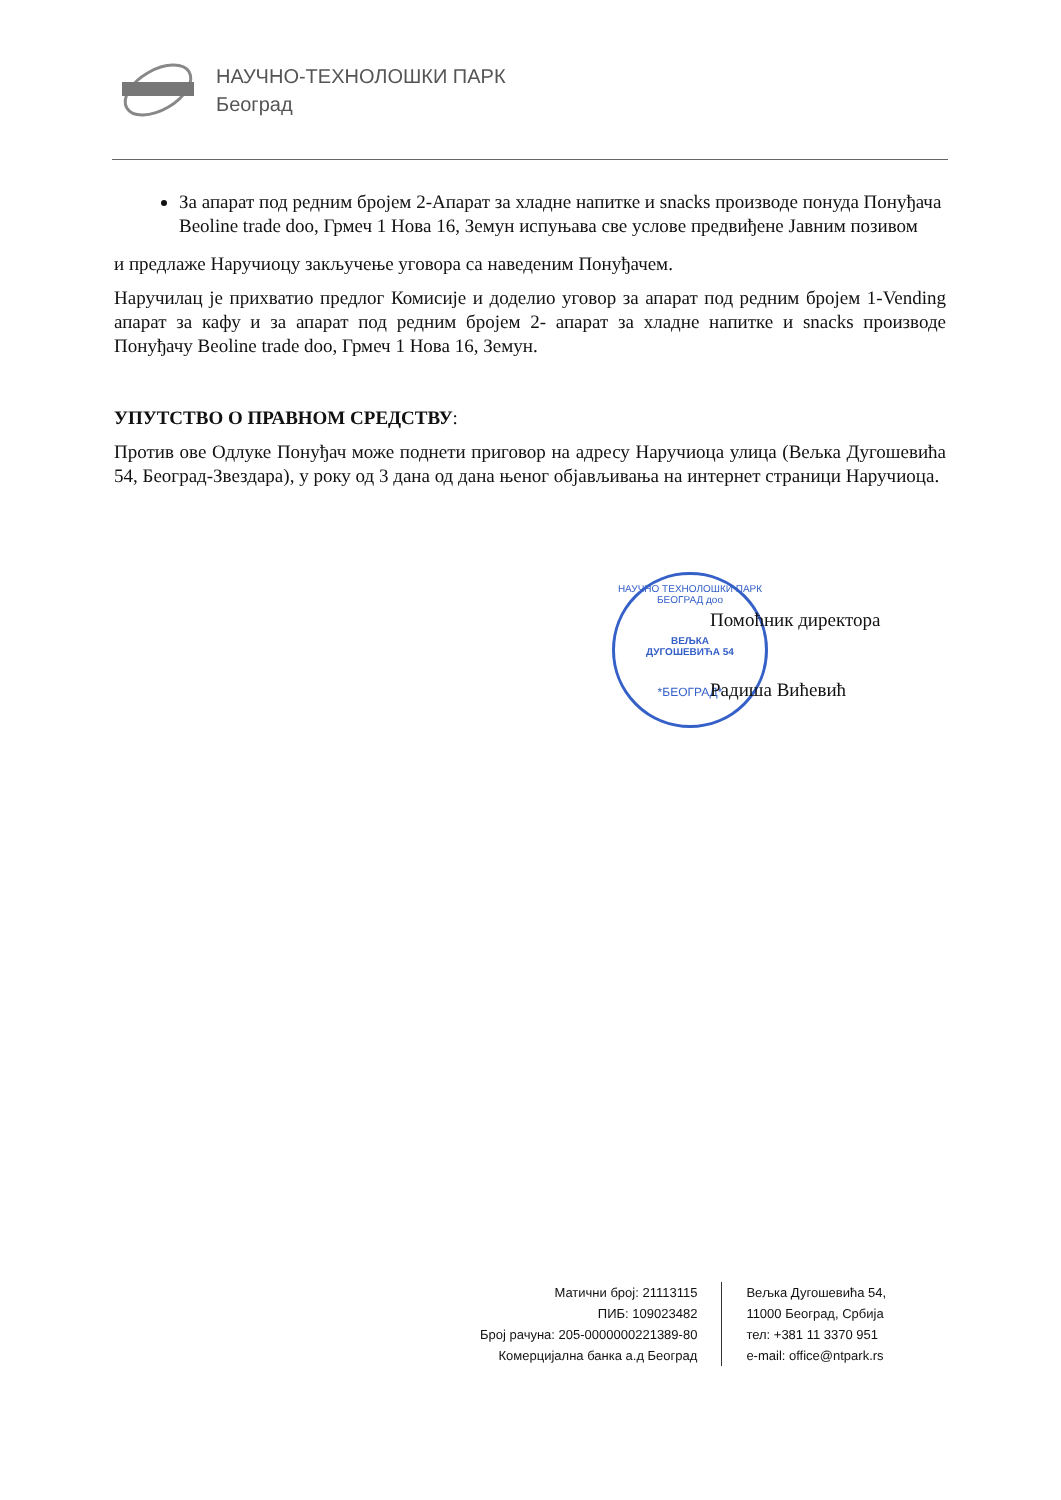НАУЧНО-ТЕХНОЛОШКИ ПАРК
Београд
За апарат под редним бројем 2-Апарат за хладне напитке и snacks производе понуда Понуђача Beoline trade doo, Грмеч 1 Нова 16, Земун испуњава све услове предвиђене Јавним позивом
и предлаже Наручиоцу закључење уговора са наведеним Понуђачем.
Наручилац је прихватио предлог Комисије и доделио уговор за апарат под редним бројем 1-Vending апарат за кафу и за апарат под редним бројем 2- апарат за хладне напитке и snacks производе Понуђачу Beoline trade doo, Грмеч 1 Нова 16, Земун.
УПУТСТВО О ПРАВНОМ СРЕДСТВУ:
Против ове Одлуке Понуђач може поднети приговор на адресу Наручиоца улица (Вељка Дугошевића 54, Београд-Звездара), у року од 3 дана од дана њеног објављивања на интернет страници Наручиоца.
НАУЧНО ТЕХНОЛОШКИ ПАРК БЕОГРАД доо
ВЕЉКА
ДУГОШЕВИЋА 54
*БЕОГРАД*
Помоћник директора
Радиша Вићевић
Матични број: 21113115
ПИБ: 109023482
Број рачуна: 205-0000000221389-80
Комерцијална банка а.д Београд
Вељка Дугошевића 54,
11000 Београд, Србија
тел: +381 11 3370 951
e-mail: office@ntpark.rs